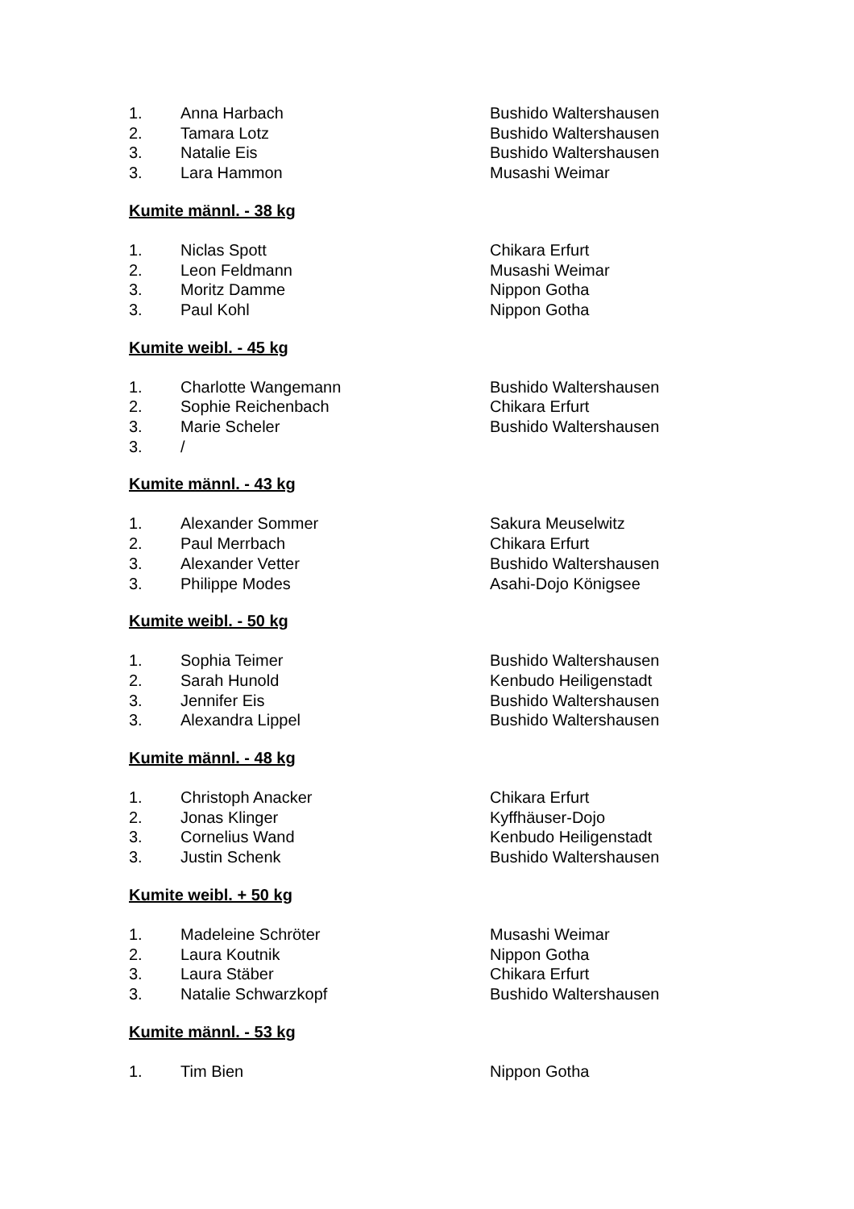| 1. | Anna Harbach | Bushido Waltershausen |
| 2. | Tamara Lotz | Bushido Waltershausen |
| 3. | Natalie Eis | Bushido Waltershausen |
| 3. | Lara Hammon | Musashi Weimar |
Kumite männl. - 38 kg
| 1. | Niclas Spott | Chikara Erfurt |
| 2. | Leon Feldmann | Musashi Weimar |
| 3. | Moritz Damme | Nippon Gotha |
| 3. | Paul Kohl | Nippon Gotha |
Kumite weibl. - 45 kg
| 1. | Charlotte Wangemann | Bushido Waltershausen |
| 2. | Sophie Reichenbach | Chikara Erfurt |
| 3. | Marie Scheler | Bushido Waltershausen |
| 3. | / | |
Kumite männl. - 43 kg
| 1. | Alexander Sommer | Sakura Meuselwitz |
| 2. | Paul Merrbach | Chikara Erfurt |
| 3. | Alexander Vetter | Bushido Waltershausen |
| 3. | Philippe Modes | Asahi-Dojo Königsee |
Kumite weibl. - 50 kg
| 1. | Sophia Teimer | Bushido Waltershausen |
| 2. | Sarah Hunold | Kenbudo Heiligenstadt |
| 3. | Jennifer Eis | Bushido Waltershausen |
| 3. | Alexandra Lippel | Bushido Waltershausen |
Kumite männl. - 48 kg
| 1. | Christoph Anacker | Chikara Erfurt |
| 2. | Jonas Klinger | Kyffhäuser-Dojo |
| 3. | Cornelius Wand | Kenbudo Heiligenstadt |
| 3. | Justin Schenk | Bushido Waltershausen |
Kumite weibl. + 50 kg
| 1. | Madeleine Schröter | Musashi Weimar |
| 2. | Laura Koutnik | Nippon Gotha |
| 3. | Laura Stäber | Chikara Erfurt |
| 3. | Natalie Schwarzkopf | Bushido Waltershausen |
Kumite männl. - 53 kg
| 1. | Tim Bien | Nippon Gotha |